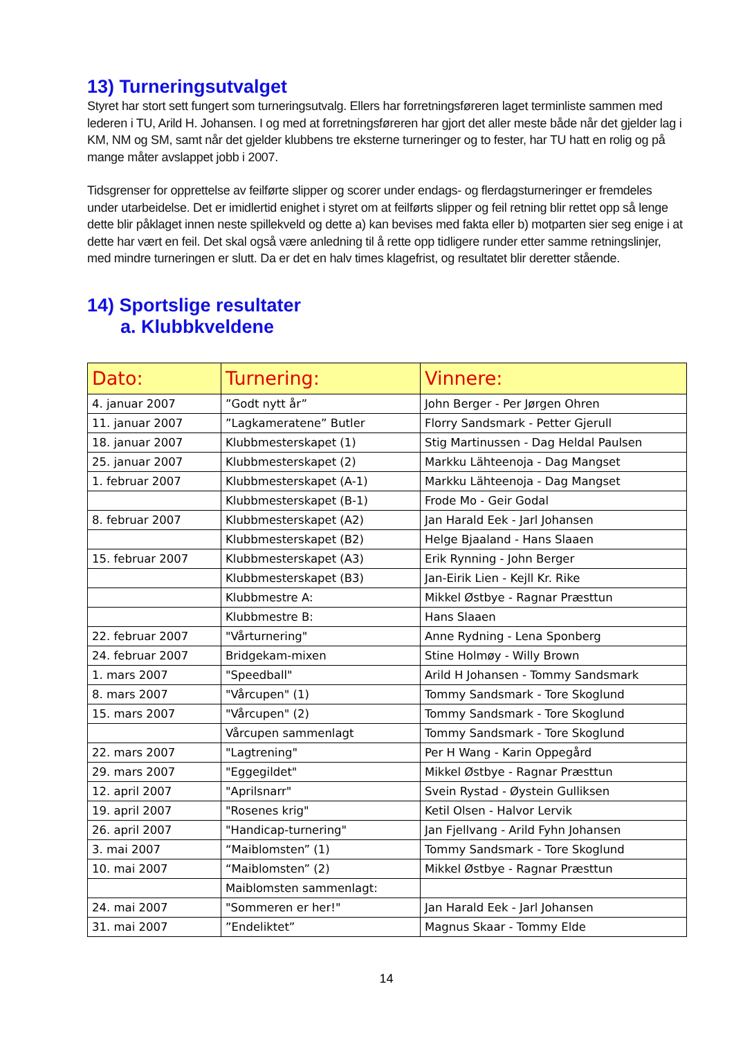13) Turneringsutvalget
Styret har stort sett fungert som turneringsutvalg. Ellers har forretningsføreren laget terminliste sammen med lederen i TU, Arild H. Johansen. I og med at forretningsføreren har gjort det aller meste både når det gjelder lag i KM, NM og SM, samt når det gjelder klubbens tre eksterne turneringer og to fester, har TU hatt en rolig og på mange måter avslappet jobb i 2007.
Tidsgrenser for opprettelse av feilførte slipper og scorer under endags- og flerdagsturneringer er fremdeles under utarbeidelse. Det er imidlertid enighet i styret om at feilførts slipper og feil retning blir rettet opp så lenge dette blir påklaget innen neste spillekveld og dette a) kan bevises med fakta eller b) motparten sier seg enige i at dette har vært en feil. Det skal også være anledning til å rette opp tidligere runder etter samme retningslinjer, med mindre turneringen er slutt. Da er det en halv times klagefrist, og resultatet blir deretter stående.
14) Sportslige resultater
a. Klubbkveldene
| Dato: | Turnering: | Vinnere: |
| --- | --- | --- |
| 4. januar 2007 | ”Godt nytt år” | John Berger - Per Jørgen Ohren |
| 11. januar 2007 | ”Lagkameratene” Butler | Florry Sandsmark - Petter Gjerull |
| 18. januar 2007 | Klubbmesterskapet (1) | Stig Martinussen - Dag Heldal Paulsen |
| 25. januar 2007 | Klubbmesterskapet (2) | Markku Lähteenoja - Dag Mangset |
| 1. februar 2007 | Klubbmesterskapet (A-1) | Markku Lähteenoja - Dag Mangset |
| | Klubbmesterskapet (B-1) | Frode Mo - Geir Godal |
| 8. februar 2007 | Klubbmesterskapet (A2) | Jan Harald Eek - Jarl Johansen |
| | Klubbmesterskapet (B2) | Helge Bjaaland - Hans Slaaen |
| 15. februar 2007 | Klubbmesterskapet (A3) | Erik Rynning - John Berger |
| | Klubbmesterskapet (B3) | Jan-Eirik Lien - Kejll Kr. Rike |
| | Klubbmestre A: | Mikkel Østbye - Ragnar Præsttun |
| | Klubbmestre B: | Hans Slaaen |
| 22. februar 2007 | "Vårturnering" | Anne Rydning - Lena Sponberg |
| 24. februar 2007 | Bridgekam-mixen | Stine Holmøy - Willy Brown |
| 1. mars 2007 | "Speedball" | Arild H Johansen - Tommy Sandsmark |
| 8. mars 2007 | "Vårcupen" (1) | Tommy Sandsmark - Tore Skoglund |
| 15. mars 2007 | "Vårcupen" (2) | Tommy Sandsmark - Tore Skoglund |
| | Vårcupen sammenlagt | Tommy Sandsmark - Tore Skoglund |
| 22. mars 2007 | "Lagtrening" | Per H Wang - Karin Oppegård |
| 29. mars 2007 | "Eggegildet" | Mikkel Østbye - Ragnar Præsttun |
| 12. april 2007 | "Aprilsnarr" | Svein Rystad - Øystein Gulliksen |
| 19. april 2007 | "Rosenes krig" | Ketil Olsen - Halvor Lervik |
| 26. april 2007 | "Handicap-turnering" | Jan Fjellvang - Arild Fyhn Johansen |
| 3. mai 2007 | “Maiblomsten” (1) | Tommy Sandsmark - Tore Skoglund |
| 10. mai 2007 | “Maiblomsten” (2) | Mikkel Østbye - Ragnar Præsttun |
| | Maiblomsten sammenlagt: | |
| 24. mai 2007 | "Sommeren er her!" | Jan Harald Eek - Jarl Johansen |
| 31. mai 2007 | ”Endeliktet” | Magnus Skaar - Tommy Elde |
14